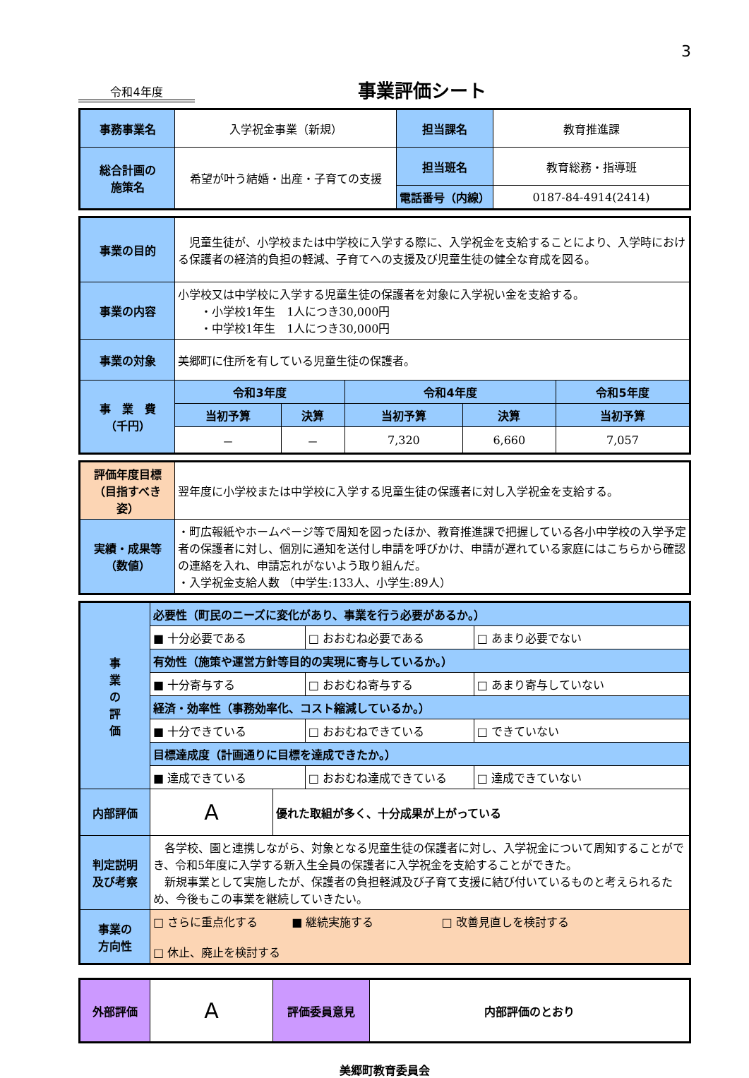3
令和4年度
事業評価シート
| 事務事業名 | 入学祝金事業（新規） | 担当課名 | 教育推進課 |
| 総合計画の 施策名 | 希望が叶う結婚・出産・子育ての支援 | 担当班名 | 教育総務・指導班 |
| | | 電話番号（内線） | 0187-84-4914(2414) |
| 事業の目的 | 児童生徒が、小学校または中学校に入学する際に、入学祝金を支給することにより、入学時における保護者の経済的負担の軽減、子育てへの支援及び児童生徒の健全な育成を図る。 | | | | |
| 事業の内容 | 小学校又は中学校に入学する児童生徒の保護者を対象に入学祝い金を支給する。 ・小学校1年生 1人につき30,000円 ・中学校1年生 1人につき30,000円 | | | | |
| 事業の対象 | 美郷町に住所を有している児童生徒の保護者。 | | | | |
| 事 業 費 （千円） | 令和3年度 | | 令和4年度 | | 令和5年度 |
| | 当初予算 | 決算 | 当初予算 | 決算 | 当初予算 |
| | － | － | 7,320 | 6,660 | 7,057 |
| 評価年度目標 （目指すべき姿） | 翌年度に小学校または中学校に入学する児童生徒の保護者に対し入学祝金を支給する。 |
| 実績・成果等 （数値） | ・町広報紙やホームページ等で周知を図ったほか、教育推進課で把握している各小中学校の入学予定者の保護者に対し、個別に通知を送付し申請を呼びかけ、申請が遅れている家庭にはこちらから確認の連絡を入れ、申請忘れがないよう取り組んだ。 ・入学祝金支給人数 （中学生:133人、小学生:89人） |
| 事 業 の 評 価 | 必要性（町民のニーズに変化があり、事業を行う必要があるか。） | | | |
| | ■ 十分必要である | | □ おおむね必要である | □ あまり必要でない |
| | 有効性（施策や運営方針等目的の実現に寄与しているか。） | | | |
| | ■ 十分寄与する | | □ おおむね寄与する | □ あまり寄与していない |
| | 経済・効率性（事務効率化、コスト縮減しているか。） | | | |
| | ■ 十分できている | | □ おおむねできている | □ できていない |
| | 目標達成度（計画通りに目標を達成できたか。） | | | |
| | ■ 達成できている | | □ おおむね達成できている | □ 達成できていない |
| 内部評価 | A | 優れた取組が多く、十分成果が上がっている | | |
| 判定説明 及び考察 | 各学校、園と連携しながら、対象となる児童生徒の保護者に対し、入学祝金について周知することができ、令和5年度に入学する新入生全員の保護者に入学祝金を支給することができた。 新規事業として実施したが、保護者の負担軽減及び子育て支援に結び付いているものと考えられるため、今後もこの事業を継続していきたい。 | | | |
| 事業の 方向性 | □ さらに重点化する ■ 継続実施する □ 改善見直しを検討する □ 休止、廃止を検討する | | | |
| 外部評価 | A | 評価委員意見 | 内部評価のとおり |
美郷町教育委員会